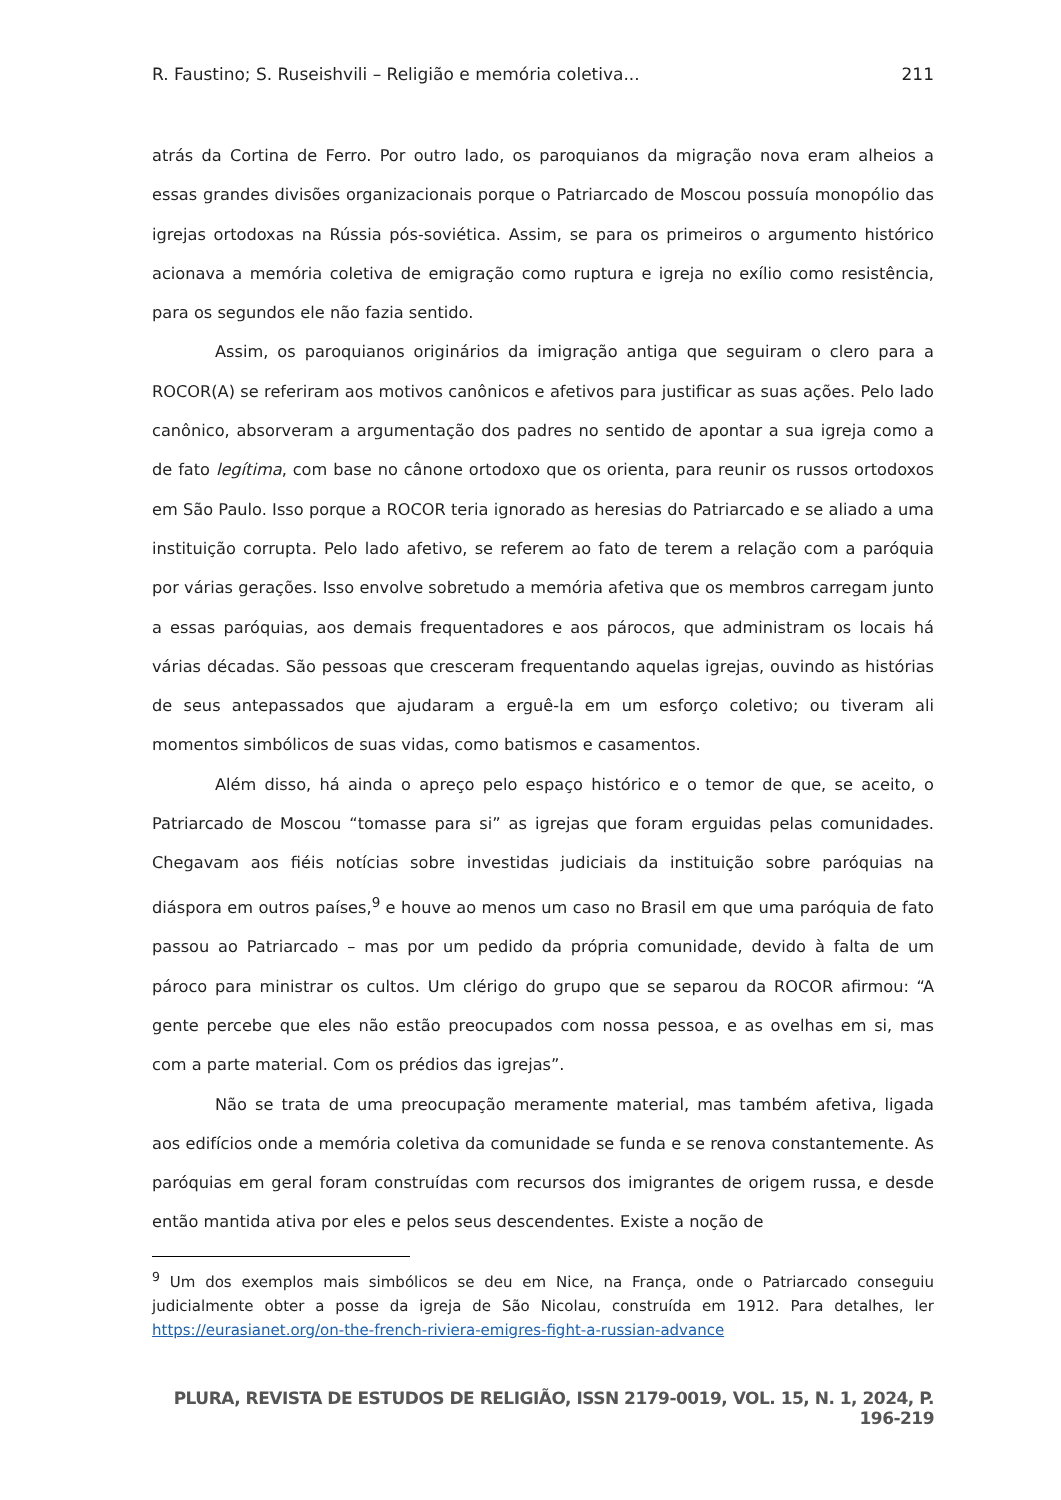R. Faustino; S. Ruseishvili – Religião e memória coletiva... 211
atrás da Cortina de Ferro. Por outro lado, os paroquianos da migração nova eram alheios a essas grandes divisões organizacionais porque o Patriarcado de Moscou possuía monopólio das igrejas ortodoxas na Rússia pós-soviética. Assim, se para os primeiros o argumento histórico acionava a memória coletiva de emigração como ruptura e igreja no exílio como resistência, para os segundos ele não fazia sentido.
Assim, os paroquianos originários da imigração antiga que seguiram o clero para a ROCOR(A) se referiram aos motivos canônicos e afetivos para justificar as suas ações. Pelo lado canônico, absorveram a argumentação dos padres no sentido de apontar a sua igreja como a de fato legítima, com base no cânone ortodoxo que os orienta, para reunir os russos ortodoxos em São Paulo. Isso porque a ROCOR teria ignorado as heresias do Patriarcado e se aliado a uma instituição corrupta. Pelo lado afetivo, se referem ao fato de terem a relação com a paróquia por várias gerações. Isso envolve sobretudo a memória afetiva que os membros carregam junto a essas paróquias, aos demais frequentadores e aos párocos, que administram os locais há várias décadas. São pessoas que cresceram frequentando aquelas igrejas, ouvindo as histórias de seus antepassados que ajudaram a erguê-la em um esforço coletivo; ou tiveram ali momentos simbólicos de suas vidas, como batismos e casamentos.
Além disso, há ainda o apreço pelo espaço histórico e o temor de que, se aceito, o Patriarcado de Moscou “tomasse para si” as igrejas que foram erguidas pelas comunidades. Chegavam aos fiéis notícias sobre investidas judiciais da instituição sobre paróquias na diáspora em outros países,<sup>9</sup> e houve ao menos um caso no Brasil em que uma paróquia de fato passou ao Patriarcado – mas por um pedido da própria comunidade, devido à falta de um pároco para ministrar os cultos. Um clérigo do grupo que se separou da ROCOR afirmou: “A gente percebe que eles não estão preocupados com nossa pessoa, e as ovelhas em si, mas com a parte material. Com os prédios das igrejas”.
Não se trata de uma preocupação meramente material, mas também afetiva, ligada aos edifícios onde a memória coletiva da comunidade se funda e se renova constantemente. As paróquias em geral foram construídas com recursos dos imigrantes de origem russa, e desde então mantida ativa por eles e pelos seus descendentes. Existe a noção de
<sup>9</sup> Um dos exemplos mais simbólicos se deu em Nice, na França, onde o Patriarcado conseguiu judicialmente obter a posse da igreja de São Nicolau, construída em 1912. Para detalhes, ler https://eurasianet.org/on-the-french-riviera-emigres-fight-a-russian-advance
PLURA, REVISTA DE ESTUDOS DE RELIGIÃO, ISSN 2179-0019, VOL. 15, N. 1, 2024, P. 196-219